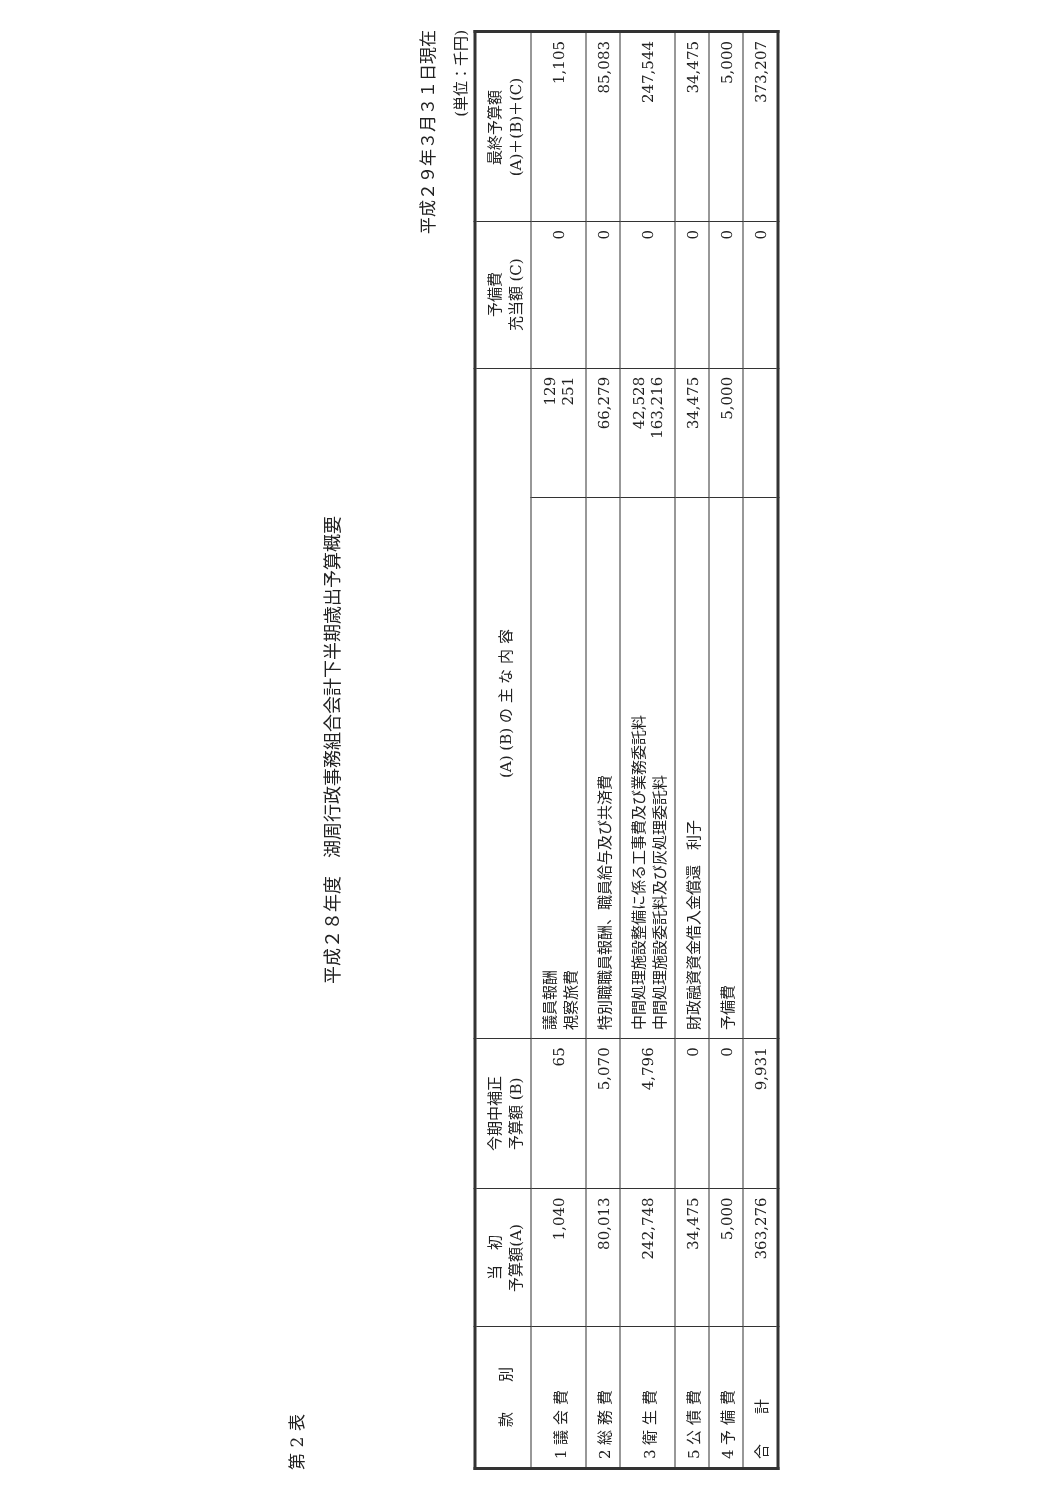第 2 表
平成２８年度　湖周行政事務組合会計下半期歳出予算概要
平成２９年３月３１日現在
(単位：千円)
| 款 別 | 当 初 予算額(A) | 今期中補正 予算額 (B) | (A) (B) の 主 な 内 容 | | 予備費 充当額 (C) | 最終予算額 (A)＋(B)＋(C) |
| --- | --- | --- | --- | --- | --- | --- |
| 1 議 会 費 | 1,040 | 65 | 議員報酬 視察旅費 | 129 251 | 0 | 1,105 |
| 2 総 務 費 | 80,013 | 5,070 | 特別職職員報酬、職員給与及び共済費 | 66,279 | 0 | 85,083 |
| 3 衛 生 費 | 242,748 | 4,796 | 中間処理施設整備に係る工事費及び業務委託料 中間処理施設委託料及び灰処理委託料 | 42,528 163,216 | 0 | 247,544 |
| 5 公 債 費 | 34,475 | 0 | 財政融資資金借入金償還 利子 | 34,475 | 0 | 34,475 |
| 4 予 備 費 | 5,000 | 0 | 予備費 | 5,000 | 0 | 5,000 |
| 合 計 | 363,276 | 9,931 | | | 0 | 373,207 |